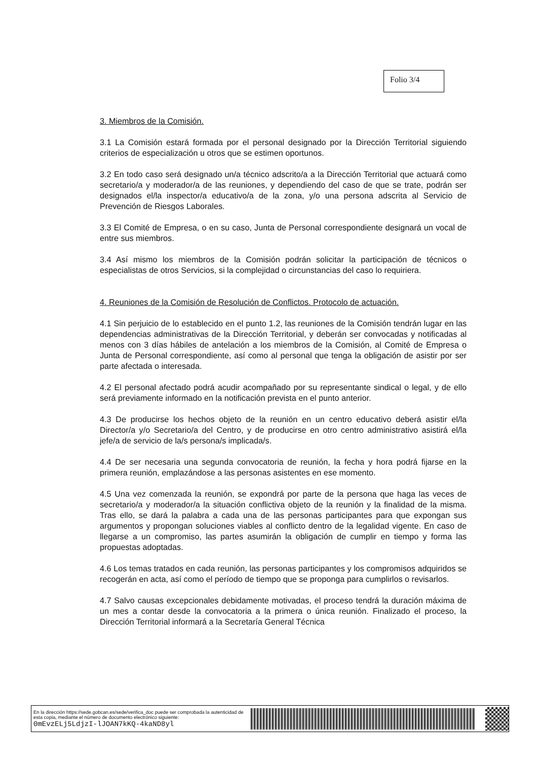Folio 3/4
3. Miembros de la Comisión.
3.1 La Comisión estará formada por el personal designado por la Dirección Territorial siguiendo criterios de especialización u otros que se estimen oportunos.
3.2 En todo caso será designado un/a técnico adscrito/a a la Dirección Territorial que actuará como secretario/a y moderador/a de las reuniones, y dependiendo del caso de que se trate, podrán ser designados el/la inspector/a educativo/a de la zona, y/o una persona adscrita al Servicio de Prevención de Riesgos Laborales.
3.3 El Comité de Empresa, o en su caso, Junta de Personal correspondiente designará un vocal de entre sus miembros.
3.4 Así mismo los miembros de la Comisión podrán solicitar la participación de técnicos o especialistas de otros Servicios, si la complejidad o circunstancias del caso lo requiriera.
4. Reuniones de la Comisión de Resolución de Conflictos. Protocolo de actuación.
4.1 Sin perjuicio de lo establecido en el punto 1.2, las reuniones de la Comisión tendrán lugar en las dependencias administrativas de la Dirección Territorial, y deberán ser convocadas y notificadas al menos con 3 días hábiles de antelación a los miembros de la Comisión, al Comité de Empresa o Junta de Personal correspondiente, así como al personal que tenga la obligación de asistir por ser parte afectada o interesada.
4.2 El personal afectado podrá acudir acompañado por su representante sindical o legal, y de ello será previamente informado en la notificación prevista en el punto anterior.
4.3 De producirse los hechos objeto de la reunión en un centro educativo deberá asistir el/la Director/a y/o Secretario/a del Centro, y de producirse en otro centro administrativo asistirá el/la jefe/a de servicio de la/s persona/s implicada/s.
4.4 De ser necesaria una segunda convocatoria de reunión, la fecha y hora podrá fijarse en la primera reunión, emplazándose a las personas asistentes en ese momento.
4.5 Una vez comenzada la reunión, se expondrá por parte de la persona que haga las veces de secretario/a y moderador/a la situación conflictiva objeto de la reunión y la finalidad de la misma. Tras ello, se dará la palabra a cada una de las personas participantes para que expongan sus argumentos y propongan soluciones viables al conflicto dentro de la legalidad vigente. En caso de llegarse a un compromiso, las partes asumirán la obligación de cumplir en tiempo y forma las propuestas adoptadas.
4.6 Los temas tratados en cada reunión, las personas participantes y los compromisos adquiridos se recogerán en acta, así como el período de tiempo que se proponga para cumplirlos o revisarlos.
4.7 Salvo causas excepcionales debidamente motivadas, el proceso tendrá la duración máxima de un mes a contar desde la convocatoria a la primera o única reunión. Finalizado el proceso, la Dirección Territorial informará a la Secretaría General Técnica
En la dirección https://sede.gobcan.es/sede/verifica_doc puede ser comprobada la autenticidad de esta copia, mediante el número de documento electrónico siguiente:
0mEvzELj5LdjzI-lJOAN7kKQ-4kaND8yl